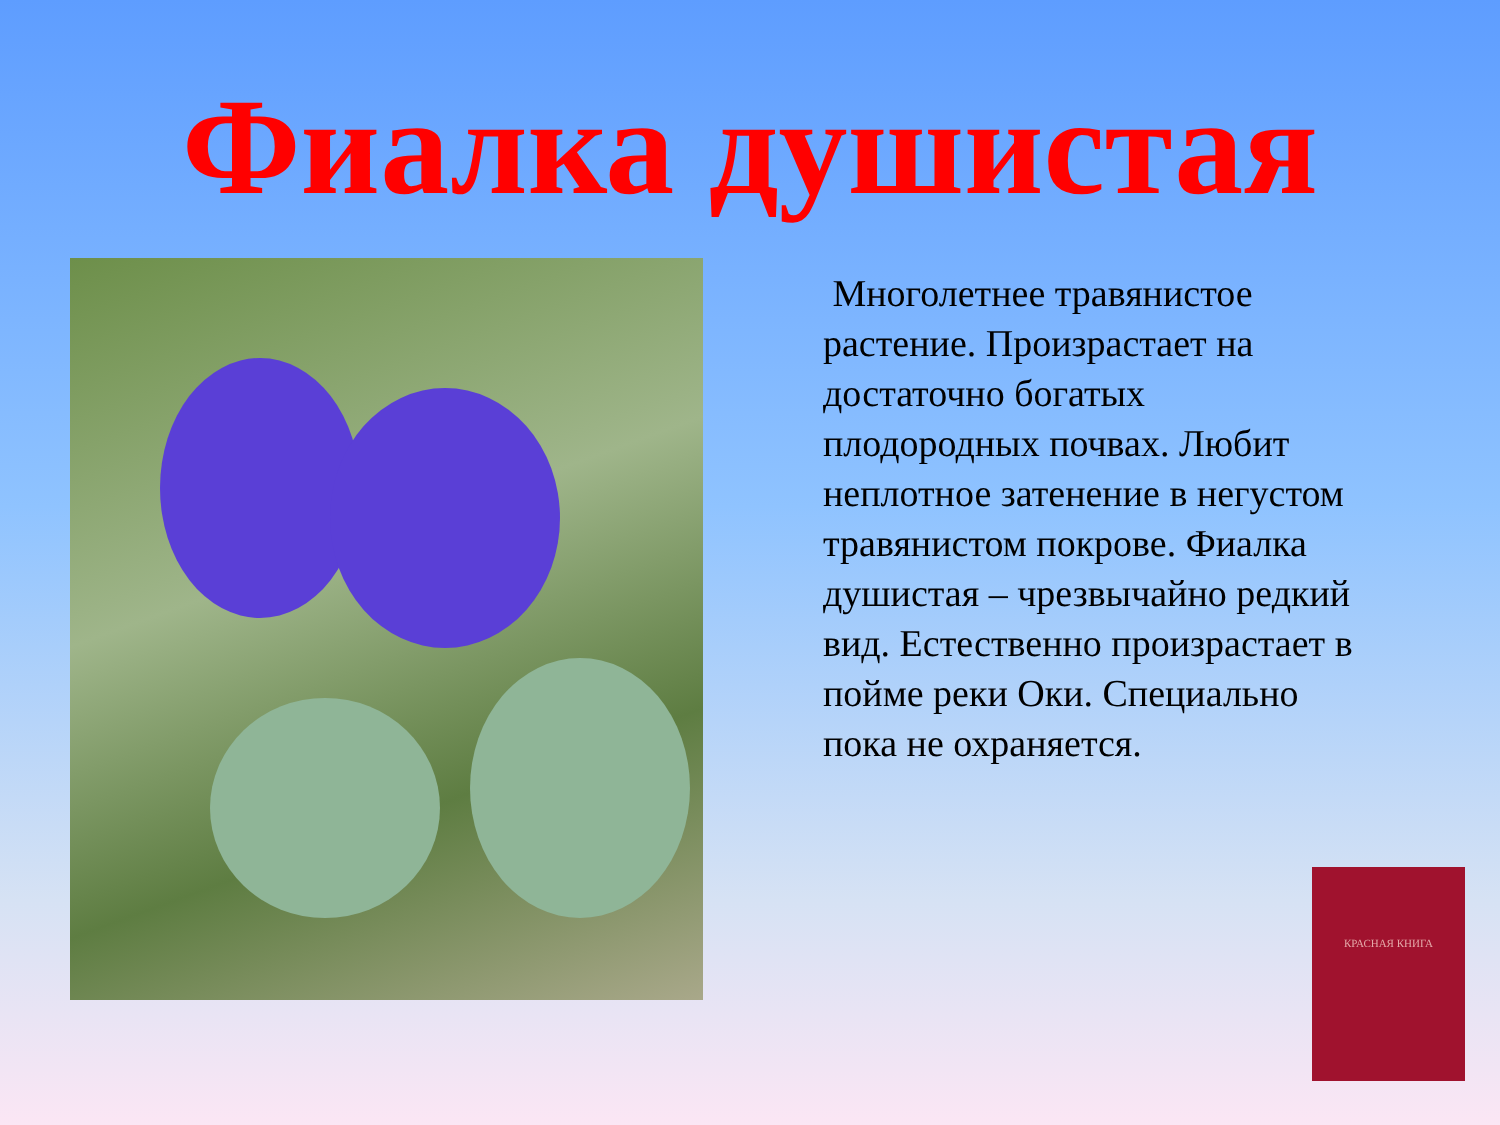Фиалка душистая
Многолетнее травянистое растение. Произрастает на достаточно богатых плодородных почвах. Любит неплотное затенение в негустом травянистом покрове. Фиалка душистая – чрезвычайно редкий вид. Естественно произрастает в пойме реки Оки. Специально пока не охраняется.
КРАСНАЯ КНИГА